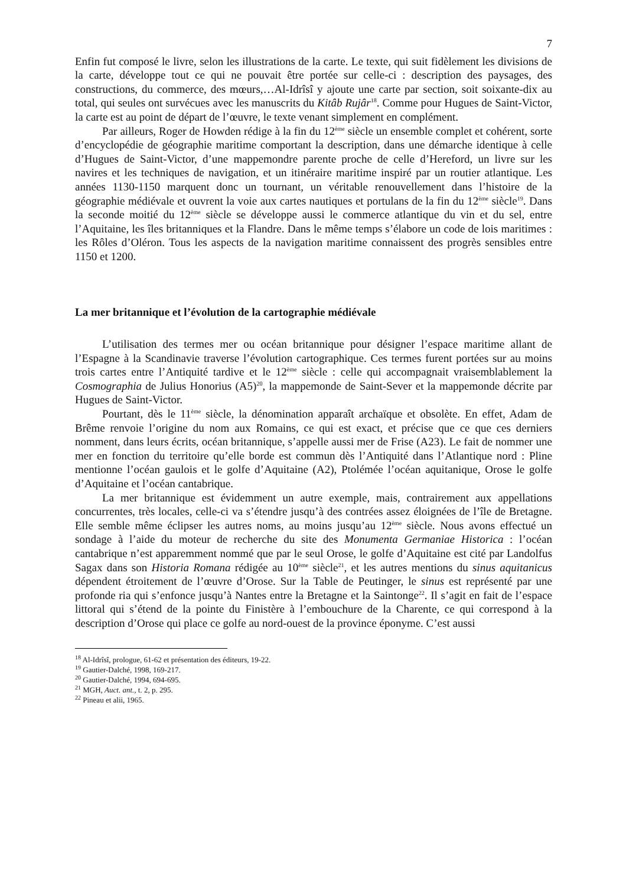7
Enfin fut composé le livre, selon les illustrations de la carte. Le texte, qui suit fidèlement les divisions de la carte, développe tout ce qui ne pouvait être portée sur celle-ci : description des paysages, des constructions, du commerce, des mœurs,…Al-Idrîsî y ajoute une carte par section, soit soixante-dix au total, qui seules ont survécues avec les manuscrits du Kitâb Rujâr<sup>18</sup>. Comme pour Hugues de Saint-Victor, la carte est au point de départ de l’œuvre, le texte venant simplement en complément.
Par ailleurs, Roger de Howden rédige à la fin du 12<sup>ème</sup> siècle un ensemble complet et cohérent, sorte d’encyclopédie de géographie maritime comportant la description, dans une démarche identique à celle d’Hugues de Saint-Victor, d’une mappemondre parente proche de celle d’Hereford, un livre sur les navires et les techniques de navigation, et un itinéraire maritime inspiré par un routier atlantique. Les années 1130-1150 marquent donc un tournant, un véritable renouvellement dans l’histoire de la géographie médiévale et ouvrent la voie aux cartes nautiques et portulans de la fin du 12<sup>ème</sup> siècle<sup>19</sup>. Dans la seconde moitié du 12<sup>ème</sup> siècle se développe aussi le commerce atlantique du vin et du sel, entre l’Aquitaine, les îles britanniques et la Flandre. Dans le même temps s’élabore un code de lois maritimes : les Rôles d’Oléron. Tous les aspects de la navigation maritime connaissent des progrès sensibles entre 1150 et 1200.
La mer britannique et l’évolution de la cartographie médiévale
L’utilisation des termes mer ou océan britannique pour désigner l’espace maritime allant de l’Espagne à la Scandinavie traverse l’évolution cartographique. Ces termes furent portées sur au moins trois cartes entre l’Antiquité tardive et le 12<sup>ème</sup> siècle : celle qui accompagnait vraisemblablement la Cosmographia de Julius Honorius (A5)<sup>20</sup>, la mappemonde de Saint-Sever et la mappemonde décrite par Hugues de Saint-Victor.
Pourtant, dès le 11<sup>ème</sup> siècle, la dénomination apparaît archaïque et obsolète. En effet, Adam de Brême renvoie l’origine du nom aux Romains, ce qui est exact, et précise que ce que ces derniers nomment, dans leurs écrits, océan britannique, s’appelle aussi mer de Frise (A23). Le fait de nommer une mer en fonction du territoire qu’elle borde est commun dès l’Antiquité dans l’Atlantique nord : Pline mentionne l’océan gaulois et le golfe d’Aquitaine (A2), Ptolémée l’océan aquitanique, Orose le golfe d’Aquitaine et l’océan cantabrique.
La mer britannique est évidemment un autre exemple, mais, contrairement aux appellations concurrentes, très locales, celle-ci va s’étendre jusqu’à des contrées assez éloignées de l’île de Bretagne. Elle semble même éclipser les autres noms, au moins jusqu’au 12<sup>ème</sup> siècle. Nous avons effectué un sondage à l’aide du moteur de recherche du site des Monumenta Germaniae Historica : l’océan cantabrique n’est apparemment nommé que par le seul Orose, le golfe d’Aquitaine est cité par Landolfus Sagax dans son Historia Romana rédigée au 10<sup>ème</sup> siècle<sup>21</sup>, et les autres mentions du sinus aquitanicus dépendent étroitement de l’œuvre d’Orose. Sur la Table de Peutinger, le sinus est représenté par une profonde ria qui s’enfonce jusqu’à Nantes entre la Bretagne et la Saintonge<sup>22</sup>. Il s’agit en fait de l’espace littoral qui s’étend de la pointe du Finistère à l’embouchure de la Charente, ce qui correspond à la description d’Orose qui place ce golfe au nord-ouest de la province éponyme. C’est aussi
<sup>18</sup> Al-Idrîsî, prologue, 61-62 et présentation des éditeurs, 19-22.
<sup>19</sup> Gautier-Dalché, 1998, 169-217.
<sup>20</sup> Gautier-Dalché, 1994, 694-695.
<sup>21</sup> MGH, Auct. ant., t. 2, p. 295.
<sup>22</sup> Pineau et alii, 1965.